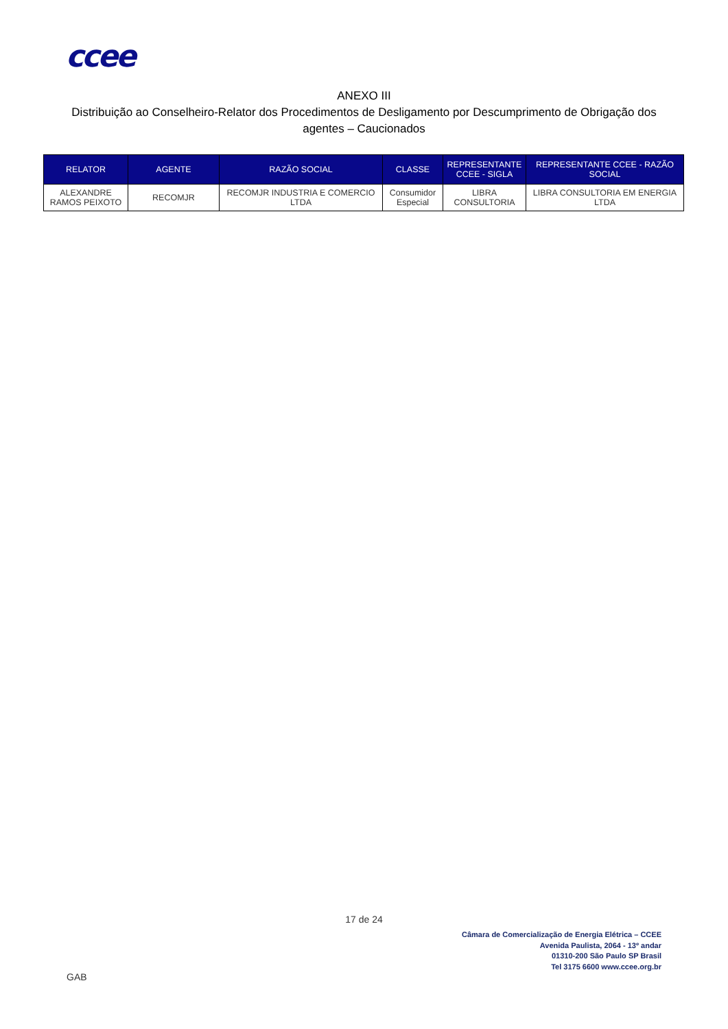ccee
ANEXO III
Distribuição ao Conselheiro-Relator dos Procedimentos de Desligamento por Descumprimento de Obrigação dos agentes – Caucionados
| RELATOR | AGENTE | RAZÃO SOCIAL | CLASSE | REPRESENTANTE CCEE - SIGLA | REPRESENTANTE CCEE - RAZÃO SOCIAL |
| --- | --- | --- | --- | --- | --- |
| ALEXANDRE RAMOS PEIXOTO | RECOMJR | RECOMJR INDUSTRIA E COMERCIO LTDA | Consumidor Especial | LIBRA CONSULTORIA | LIBRA CONSULTORIA EM ENERGIA LTDA |
17 de 24
Câmara de Comercialização de Energia Elétrica – CCEE
Avenida Paulista, 2064 - 13º andar
01310-200 São Paulo SP Brasil
Tel 3175 6600 www.ccee.org.br
GAB